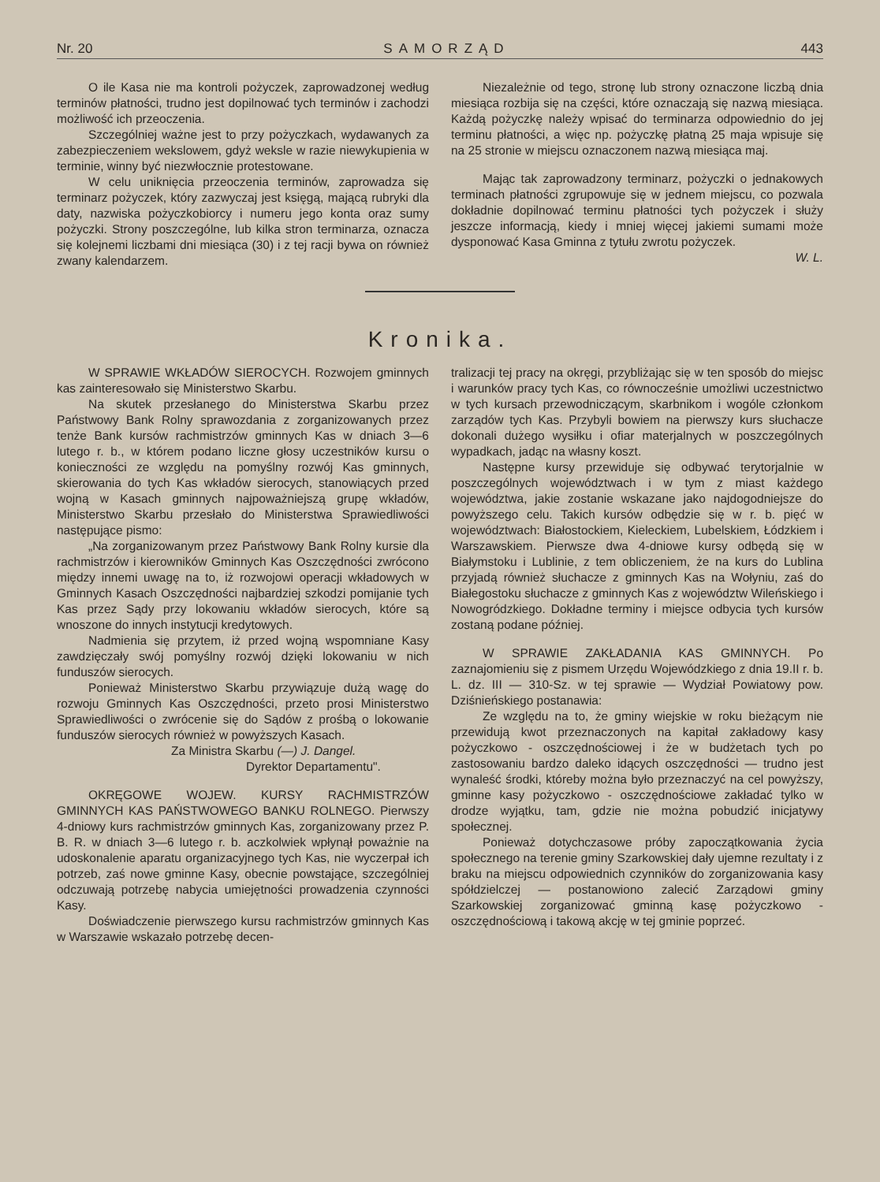Nr. 20 SAMORZĄD 443
O ile Kasa nie ma kontroli pożyczek, zaprowadzonej według terminów płatności, trudno jest dopilnować tych terminów i zachodzi możliwość ich przeoczenia.
Szczególniej ważne jest to przy pożyczkach, wydawanych za zabezpieczeniem wekslowem, gdyż weksle w razie niewykupienia w terminie, winny być niezwłocznie protestowane.
W celu uniknięcia przeoczenia terminów, zaprowadza się terminarz pożyczek, który zazwyczaj jest księgą, mającą rubryki dla daty, nazwiska pożyczkobiorcy i numeru jego konta oraz sumy pożyczki. Strony poszczególne, lub kilka stron terminarza, oznacza się kolejnemi liczbami dni miesiąca (30) i z tej racji bywa on również zwany kalendarzem.
Niezależnie od tego, stronę lub strony oznaczone liczbą dnia miesiąca rozbija się na części, które oznaczają się nazwą miesiąca. Każdą pożyczkę należy wpisać do terminarza odpowiednio do jej terminu płatności, a więc np. pożyczkę płatną 25 maja wpisuje się na 25 stronie w miejscu oznaczonem nazwą miesiąca maj.
Mając tak zaprowadzony terminarz, pożyczki o jednakowych terminach płatności zgrupowuje się w jednem miejscu, co pozwala dokładnie dopilnować terminu płatności tych pożyczek i służy jeszcze informacją, kiedy i mniej więcej jakiemi sumami może dysponować Kasa Gminna z tytułu zwrotu pożyczek.
W. L.
Kronika.
W SPRAWIE WKŁADÓW SIEROCYCH. Rozwojem gminnych kas zainteresowało się Ministerstwo Skarbu.
Na skutek przesłanego do Ministerstwa Skarbu przez Państwowy Bank Rolny sprawozdania z zorganizowanych przez tenże Bank kursów rachmistrzów gminnych Kas w dniach 3—6 lutego r. b., w którem podano liczne głosy uczestników kursu o konieczności ze względu na pomyślny rozwój Kas gminnych, skierowania do tych Kas wkładów sierocych, stanowiących przed wojną w Kasach gminnych najpoważniejszą grupę wkładów, Ministerstwo Skarbu przesłało do Ministerstwa Sprawiedliwości następujące pismo:
„Na zorganizowanym przez Państwowy Bank Rolny kursie dla rachmistrzów i kierowników Gminnych Kas Oszczędności zwrócono między innemi uwagę na to, iż rozwojowi operacji wkładowych w Gminnych Kasach Oszczędności najbardziej szkodzi pomijanie tych Kas przez Sądy przy lokowaniu wkładów sierocych, które są wnoszone do innych instytucji kredytowych.
Nadmienia się przytem, iż przed wojną wspomniane Kasy zawdzięczały swój pomyślny rozwój dzięki lokowaniu w nich funduszów sierocych.
Ponieważ Ministerstwo Skarbu przywiązuje dużą wagę do rozwoju Gminnych Kas Oszczędności, przeto prosi Ministerstwo Sprawiedliwości o zwrócenie się do Sądów z prośbą o lokowanie funduszów sierocych również w powyższych Kasach.
Za Ministra Skarbu (—) J. Dangel.
Dyrektor Departamentu".
OKRĘGOWE WOJEW. KURSY RACHMISTRZÓW GMINNYCH KAS PAŃSTWOWEGO BANKU ROLNEGO. Pierwszy 4-dniowy kurs rachmistrzów gminnych Kas, zorganizowany przez P. B. R. w dniach 3—6 lutego r. b. aczkolwiek wpłynął poważnie na udoskonalenie aparatu organizacyjnego tych Kas, nie wyczerpał ich potrzeb, zaś nowe gminne Kasy, obecnie powstające, szczególniej odczuwają potrzebę nabycia umiejętności prowadzenia czynności Kasy.
Doświadczenie pierwszego kursu rachmistrzów gminnych Kas w Warszawie wskazało potrzebę decen-
tralizacji tej pracy na okręgi, przybliżając się w ten sposób do miejsc i warunków pracy tych Kas, co równocześnie umożliwi uczestnictwo w tych kursach przewodniczącym, skarbnikom i wogóle członkom zarządów tych Kas. Przybyli bowiem na pierwszy kurs słuchacze dokonali dużego wysiłku i ofiar materjalnych w poszczególnych wypadkach, jadąc na własny koszt.
Następne kursy przewiduje się odbywać terytorjalnie w poszczególnych województwach i w tym z miast każdego województwa, jakie zostanie wskazane jako najdogodniejsze do powyższego celu. Takich kursów odbędzie się w r. b. pięć w województwach: Białostockiem, Kieleckiem, Lubelskiem, Łódzkiem i Warszawskiem. Pierwsze dwa 4-dniowe kursy odbędą się w Białymstoku i Lublinie, z tem obliczeniem, że na kurs do Lublina przyjadą również słuchacze z gminnych Kas na Wołyniu, zaś do Białegostoku słuchacze z gminnych Kas z województw Wileńskiego i Nowogródzkiego. Dokładne terminy i miejsce odbycia tych kursów zostaną podane później.
W SPRAWIE ZAKŁADANIA KAS GMINNYCH. Po zaznajomieniu się z pismem Urzędu Wojewódzkiego z dnia 19.II r. b. L. dz. III — 310-Sz. w tej sprawie — Wydział Powiatowy pow. Dziśnieńskiego postanawia:
Ze względu na to, że gminy wiejskie w roku bieżącym nie przewidują kwot przeznaczonych na kapitał zakładowy kasy pożyczkowo - oszczędnościowej i że w budżetach tych po zastosowaniu bardzo daleko idących oszczędności — trudno jest wynaleść środki, któreby można było przeznaczyć na cel powyższy, gminne kasy pożyczkowo - oszczędnościowe zakładać tylko w drodze wyjątku, tam, gdzie nie można pobudzić inicjatywy społecznej.
Ponieważ dotychczasowe próby zapoczątkowania życia społecznego na terenie gminy Szarkowskiej dały ujemne rezultaty i z braku na miejscu odpowiednich czynników do zorganizowania kasy spółdzielczej — postanowiono zalecić Zarządowi gminy Szarkowskiej zorganizować gminną kasę pożyczkowo - oszczędnościową i takową akcję w tej gminie poprzeć.